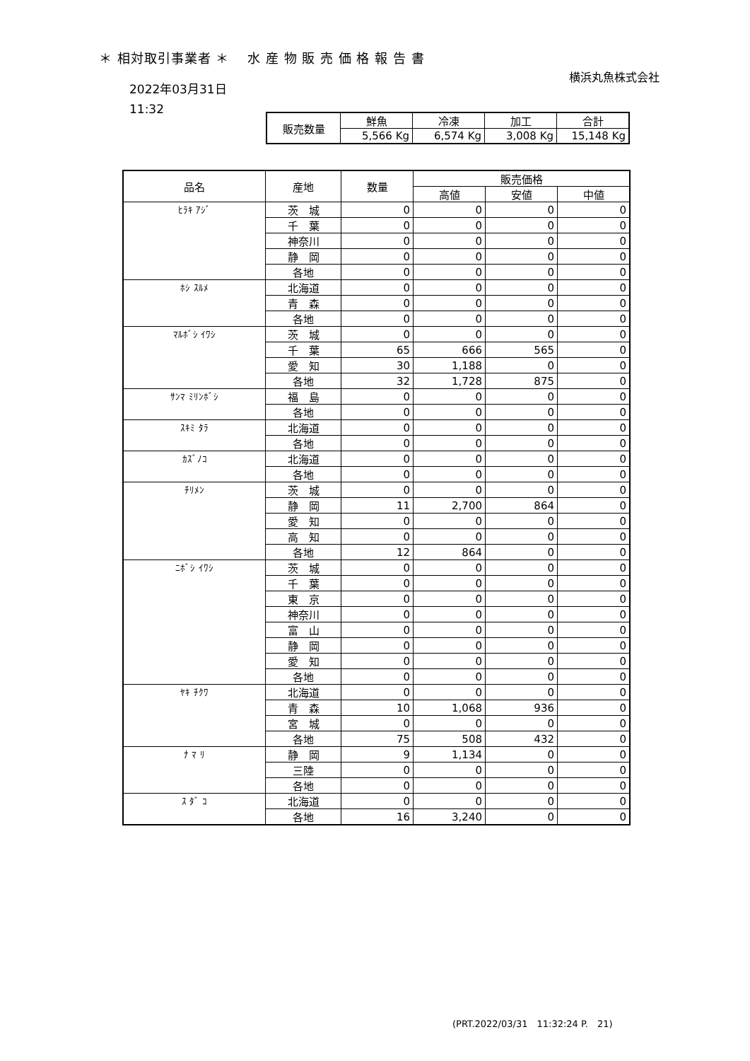＊ 相対取引事業者 ＊　 水 産 物 販 売 価 格 報 告 書
横浜丸魚株式会社
2022年03月31日
11:32
| 販売数量 | 鮮魚 | 冷凍 | 加工 | 合計 |
| --- | --- | --- | --- | --- |
| | 5,566 Kg | 6,574 Kg | 3,008 Kg | 15,148 Kg |
| 品名 | 産地 | 数量 | 販売価格 | | |
| --- | --- | --- | --- | --- | --- |
| | | | 高値 | 安値 | 中値 |
| ﾋﾗｷ ｱｼﾞ | 茨 城 | 0 | 0 | 0 | 0 |
| | 千 葉 | 0 | 0 | 0 | 0 |
| | 神奈川 | 0 | 0 | 0 | 0 |
| | 静 岡 | 0 | 0 | 0 | 0 |
| | 各地 | 0 | 0 | 0 | 0 |
| ﾎｼ ｽﾙﾒ | 北海道 | 0 | 0 | 0 | 0 |
| | 青 森 | 0 | 0 | 0 | 0 |
| | 各地 | 0 | 0 | 0 | 0 |
| ﾏﾙﾎﾞｼ ｲﾜｼ | 茨 城 | 0 | 0 | 0 | 0 |
| | 千 葉 | 65 | 666 | 565 | 0 |
| | 愛 知 | 30 | 1,188 | 0 | 0 |
| | 各地 | 32 | 1,728 | 875 | 0 |
| ｻﾝﾏ ﾐﾘﾝﾎﾞｼ | 福 島 | 0 | 0 | 0 | 0 |
| | 各地 | 0 | 0 | 0 | 0 |
| ｽｷﾐ ﾀﾗ | 北海道 | 0 | 0 | 0 | 0 |
| | 各地 | 0 | 0 | 0 | 0 |
| ｶｽﾞﾉｺ | 北海道 | 0 | 0 | 0 | 0 |
| | 各地 | 0 | 0 | 0 | 0 |
| ﾁﾘﾒﾝ | 茨 城 | 0 | 0 | 0 | 0 |
| | 静 岡 | 11 | 2,700 | 864 | 0 |
| | 愛 知 | 0 | 0 | 0 | 0 |
| | 高 知 | 0 | 0 | 0 | 0 |
| | 各地 | 12 | 864 | 0 | 0 |
| ﾆﾎﾞｼ ｲﾜｼ | 茨 城 | 0 | 0 | 0 | 0 |
| | 千 葉 | 0 | 0 | 0 | 0 |
| | 東 京 | 0 | 0 | 0 | 0 |
| | 神奈川 | 0 | 0 | 0 | 0 |
| | 富 山 | 0 | 0 | 0 | 0 |
| | 静 岡 | 0 | 0 | 0 | 0 |
| | 愛 知 | 0 | 0 | 0 | 0 |
| | 各地 | 0 | 0 | 0 | 0 |
| ﾔｷ ﾁｸﾜ | 北海道 | 0 | 0 | 0 | 0 |
| | 青 森 | 10 | 1,068 | 936 | 0 |
| | 宮 城 | 0 | 0 | 0 | 0 |
| | 各地 | 75 | 508 | 432 | 0 |
| ﾅ ﾏ ﾘ | 静 岡 | 9 | 1,134 | 0 | 0 |
| | 三陸 | 0 | 0 | 0 | 0 |
| | 各地 | 0 | 0 | 0 | 0 |
| ｽ ﾀﾞ ｺ | 北海道 | 0 | 0 | 0 | 0 |
| | 各地 | 16 | 3,240 | 0 | 0 |
(PRT.2022/03/31　11:32:24 P.　21)